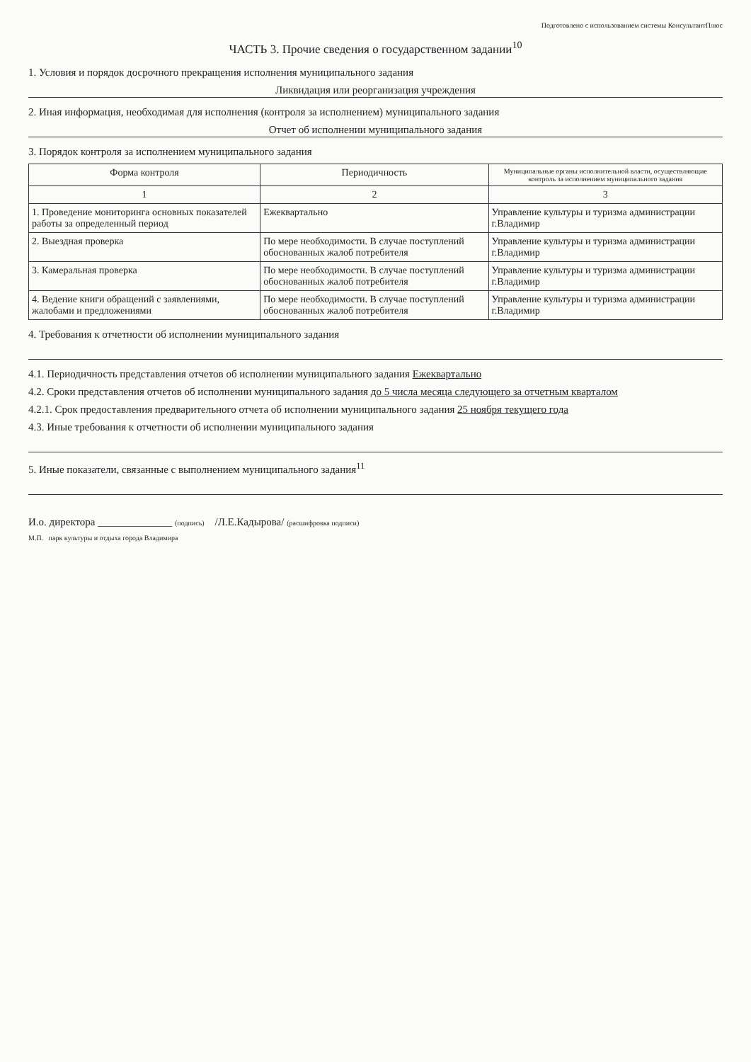Подготовлено с использованием системы КонсультантПлюс
ЧАСТЬ 3. Прочие сведения о государственном задании<sup>10</sup>
1. Условия и порядок досрочного прекращения исполнения муниципального задания
Ликвидация или реорганизация учреждения
2. Иная информация, необходимая для исполнения (контроля за исполнением) муниципального задания
Отчет об исполнении муниципального задания
3. Порядок контроля за исполнением муниципального задания
| Форма контроля | Периодичность | Муниципальные органы исполнительной власти, осуществляющие контроль за исполнением муниципального задания |
| --- | --- | --- |
| 1 | 2 | 3 |
| 1. Проведение мониторинга основных показателей работы за определенный период | Ежеквартально | Управление культуры и туризма администрации г.Владимир |
| 2. Выездная проверка | По мере необходимости. В случае поступлений обоснованных жалоб потребителя | Управление культуры и туризма администрации г.Владимир |
| 3. Камеральная проверка | По мере необходимости. В случае поступлений обоснованных жалоб потребителя | Управление культуры и туризма администрации г.Владимир |
| 4. Ведение книги обращений с заявлениями, жалобами и предложениями | По мере необходимости. В случае поступлений обоснованных жалоб потребителя | Управление культуры и туризма администрации г.Владимир |
4. Требования к отчетности об исполнении муниципального задания
4.1. Периодичность представления отчетов об исполнении муниципального задания Ежеквартально
4.2. Сроки представления отчетов об исполнении муниципального задания до 5 числа месяца следующего за отчетным кварталом
4.2.1. Срок предоставления предварительного отчета об исполнении муниципального задания 25 ноября текущего года
4.3. Иные требования к отчетности об исполнении муниципального задания
5. Иные показатели, связанные с выполнением муниципального задания<sup>11</sup>
И.о. директора ______________ (подпись) /Л.Е.Кадырова/ (расшифровка подписи)
М.П. парк культуры и отдыха города Владимира